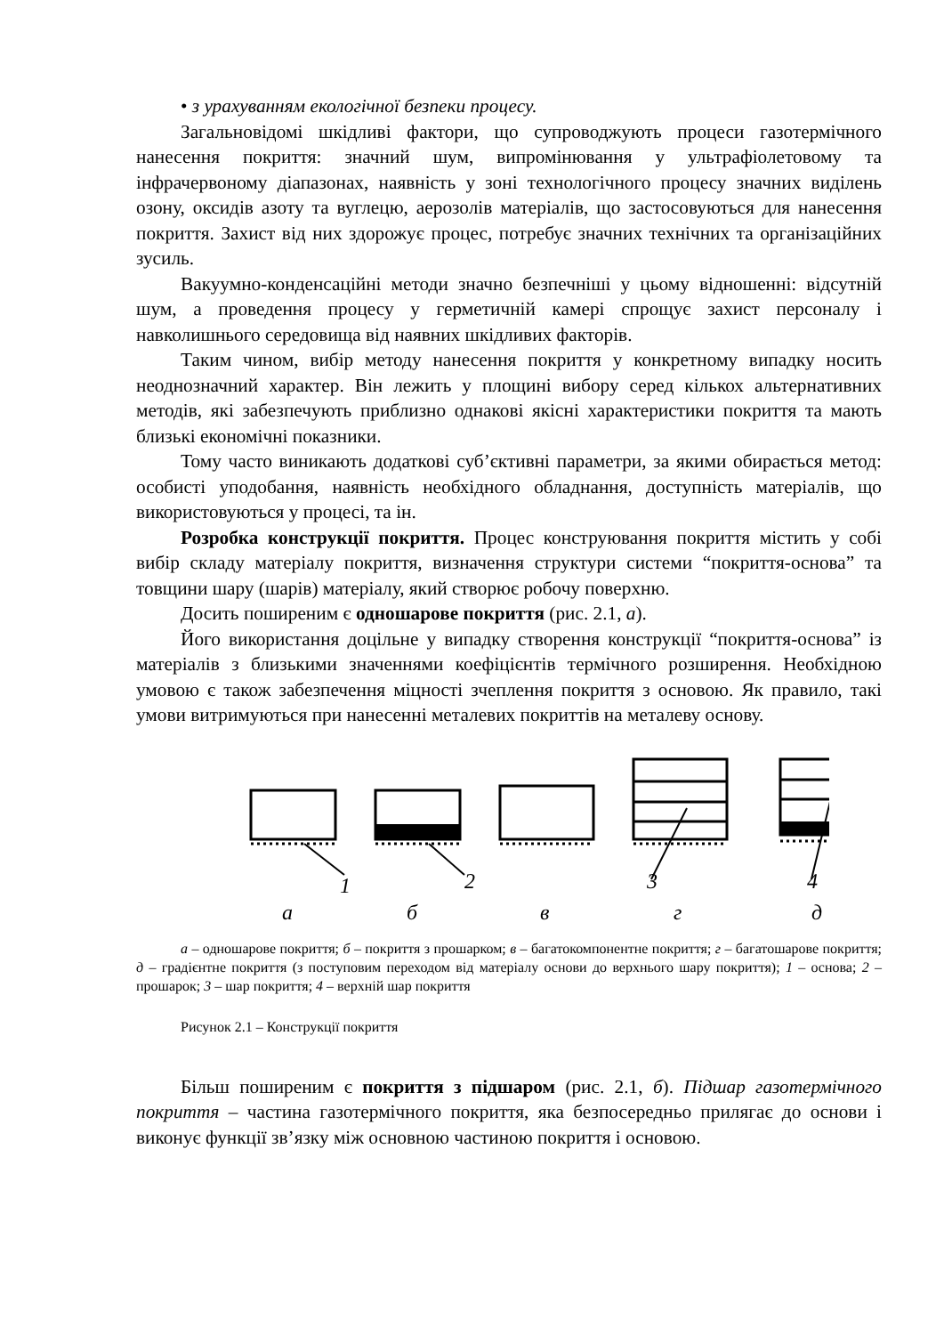• з урахуванням екологічної безпеки процесу.
Загальновідомі шкідливі фактори, що супроводжують процеси газотермічного нанесення покриття: значний шум, випромінювання у ультрафіолетовому та інфрачервоному діапазонах, наявність у зоні технологічного процесу значних виділень озону, оксидів азоту та вуглецю, аерозолів матеріалів, що застосовуються для нанесення покриття. Захист від них здорожує процес, потребує значних технічних та організаційних зусиль.
Вакуумно-конденсаційні методи значно безпечніші у цьому відношенні: відсутній шум, а проведення процесу у герметичній камері спрощує захист персоналу і навколишнього середовища від наявних шкідливих факторів.
Таким чином, вибір методу нанесення покриття у конкретному випадку носить неоднозначний характер. Він лежить у площині вибору серед кількох альтернативних методів, які забезпечують приблизно однакові якісні характеристики покриття та мають близькі економічні показники.
Тому часто виникають додаткові суб’єктивні параметри, за якими обирається метод: особисті уподобання, наявність необхідного обладнання, доступність матеріалів, що використовуються у процесі, та ін.
Розробка конструкції покриття. Процес конструювання покриття містить у собі вибір складу матеріалу покриття, визначення структури системи “покриття-основа” та товщини шару (шарів) матеріалу, який створює робочу поверхню.
Досить поширеним є одношарове покриття (рис. 2.1, а).
Його використання доцільне у випадку створення конструкції “покриття-основа” із матеріалів з близькими значеннями коефіцієнтів термічного розширення. Необхідною умовою є також забезпечення міцності зчеплення покриття з основою. Як правило, такі умови витримуються при нанесенні металевих покриттів на металеву основу.
1
2
3
4
а
б
в
г
д
а – одношарове покриття; б – покриття з прошарком; в – багатокомпонентне покриття; г – багатошарове покриття; д – градієнтне покриття (з поступовим переходом від матеріалу основи до верхнього шару покриття); 1 – основа; 2 – прошарок; 3 – шар покриття; 4 – верхній шар покриття
Рисунок 2.1 – Конструкції покриття
Більш поширеним є покриття з підшаром (рис. 2.1, б). Підшар газотермічного покриття – частина газотермічного покриття, яка безпосередньо прилягає до основи і виконує функції зв’язку між основною частиною покриття і основою.